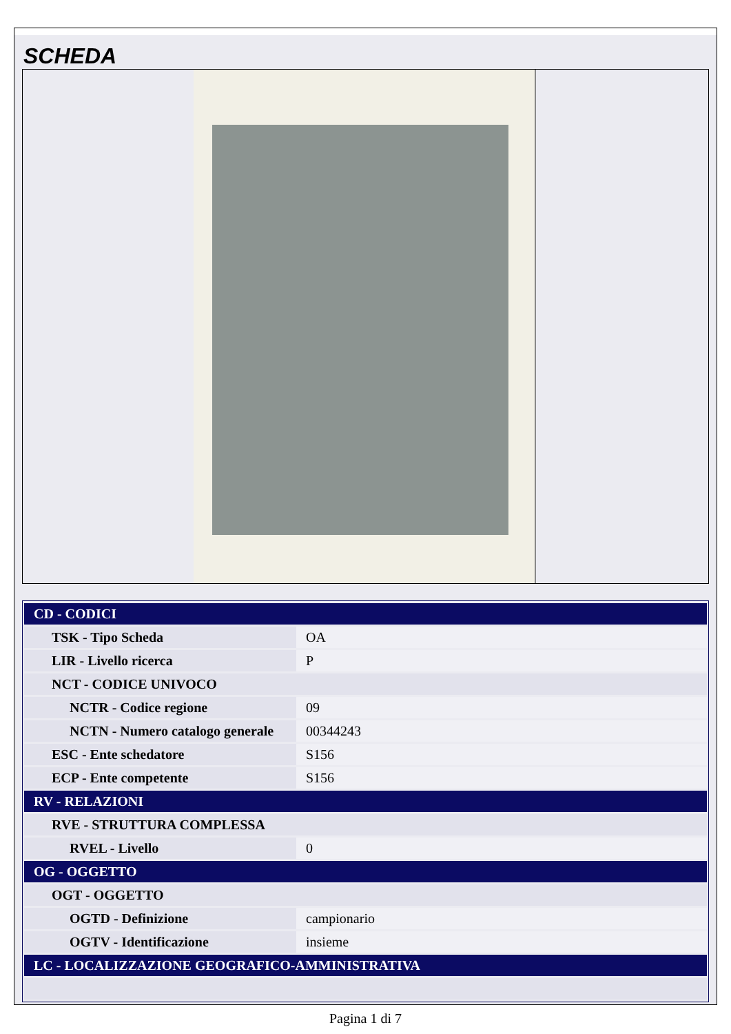SCHEDA
| CD - CODICI | |
| TSK - Tipo Scheda | OA |
| LIR - Livello ricerca | P |
| NCT - CODICE UNIVOCO | |
| NCTR - Codice regione | 09 |
| NCTN - Numero catalogo generale | 00344243 |
| ESC - Ente schedatore | S156 |
| ECP - Ente competente | S156 |
| RV - RELAZIONI | |
| RVE - STRUTTURA COMPLESSA | |
| RVEL - Livello | 0 |
| OG - OGGETTO | |
| OGT - OGGETTO | |
| OGTD - Definizione | campionario |
| OGTV - Identificazione | insieme |
| LC - LOCALIZZAZIONE GEOGRAFICO-AMMINISTRATIVA | |
Pagina 1 di 7